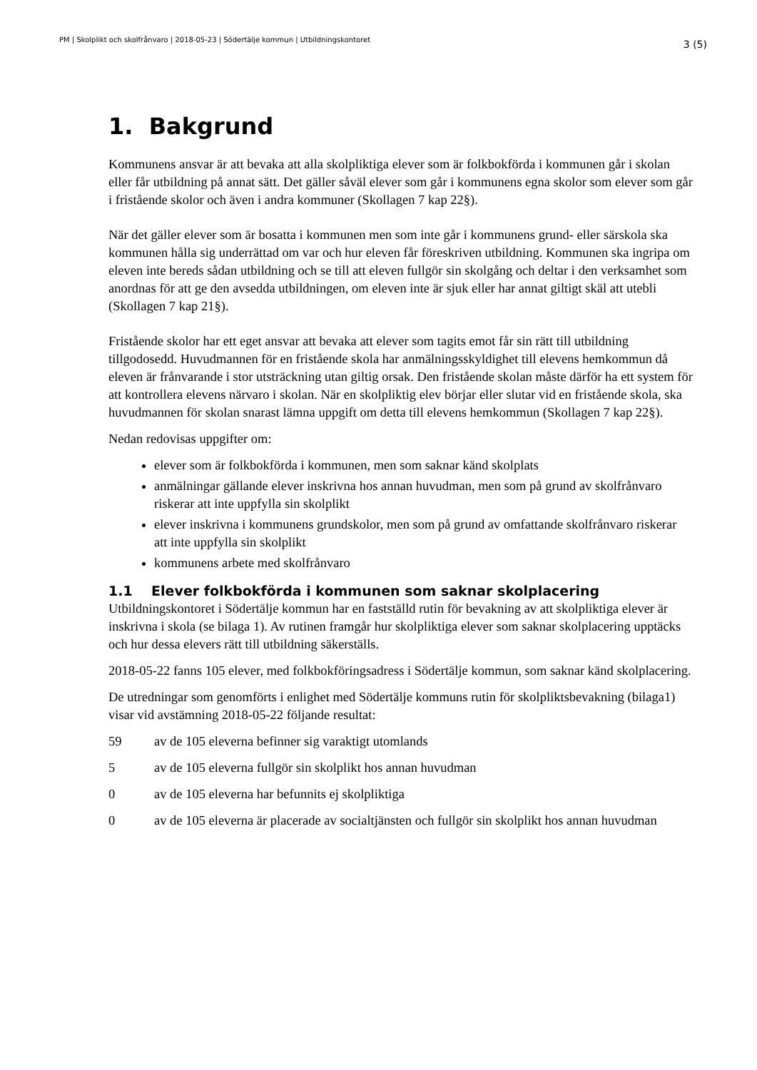PM | Skolplikt och skolfrånvaro | 2018-05-23 | Södertälje kommun | Utbildningskontoret 3 (5)
1. Bakgrund
Kommunens ansvar är att bevaka att alla skolpliktiga elever som är folkbokförda i kommunen går i skolan eller får utbildning på annat sätt. Det gäller såväl elever som går i kommunens egna skolor som elever som går i fristående skolor och även i andra kommuner (Skollagen 7 kap 22§).
När det gäller elever som är bosatta i kommunen men som inte går i kommunens grund- eller särskola ska kommunen hålla sig underrättad om var och hur eleven får föreskriven utbildning. Kommunen ska ingripa om eleven inte bereds sådan utbildning och se till att eleven fullgör sin skolgång och deltar i den verksamhet som anordnas för att ge den avsedda utbildningen, om eleven inte är sjuk eller har annat giltigt skäl att utebli (Skollagen 7 kap 21§).
Fristående skolor har ett eget ansvar att bevaka att elever som tagits emot får sin rätt till utbildning tillgodosedd. Huvudmannen för en fristående skola har anmälningsskyldighet till elevens hemkommun då eleven är frånvarande i stor utsträckning utan giltig orsak. Den fristående skolan måste därför ha ett system för att kontrollera elevens närvaro i skolan. När en skolpliktig elev börjar eller slutar vid en fristående skola, ska huvudmannen för skolan snarast lämna uppgift om detta till elevens hemkommun (Skollagen 7 kap 22§).
Nedan redovisas uppgifter om:
elever som är folkbokförda i kommunen, men som saknar känd skolplats
anmälningar gällande elever inskrivna hos annan huvudman, men som på grund av skolfrånvaro riskerar att inte uppfylla sin skolplikt
elever inskrivna i kommunens grundskolor, men som på grund av omfattande skolfrånvaro riskerar att inte uppfylla sin skolplikt
kommunens arbete med skolfrånvaro
1.1 Elever folkbokförda i kommunen som saknar skolplacering
Utbildningskontoret i Södertälje kommun har en fastställd rutin för bevakning av att skolpliktiga elever är inskrivna i skola (se bilaga 1). Av rutinen framgår hur skolpliktiga elever som saknar skolplacering upptäcks och hur dessa elevers rätt till utbildning säkerställs.
2018-05-22 fanns 105 elever, med folkbokföringsadress i Södertälje kommun, som saknar känd skolplacering.
De utredningar som genomförts i enlighet med Södertälje kommuns rutin för skolpliktsbevakning (bilaga1) visar vid avstämning 2018-05-22 följande resultat:
59 av de 105 eleverna befinner sig varaktigt utomlands
5 av de 105 eleverna fullgör sin skolplikt hos annan huvudman
0 av de 105 eleverna har befunnits ej skolpliktiga
0 av de 105 eleverna är placerade av socialtjänsten och fullgör sin skolplikt hos annan huvudman